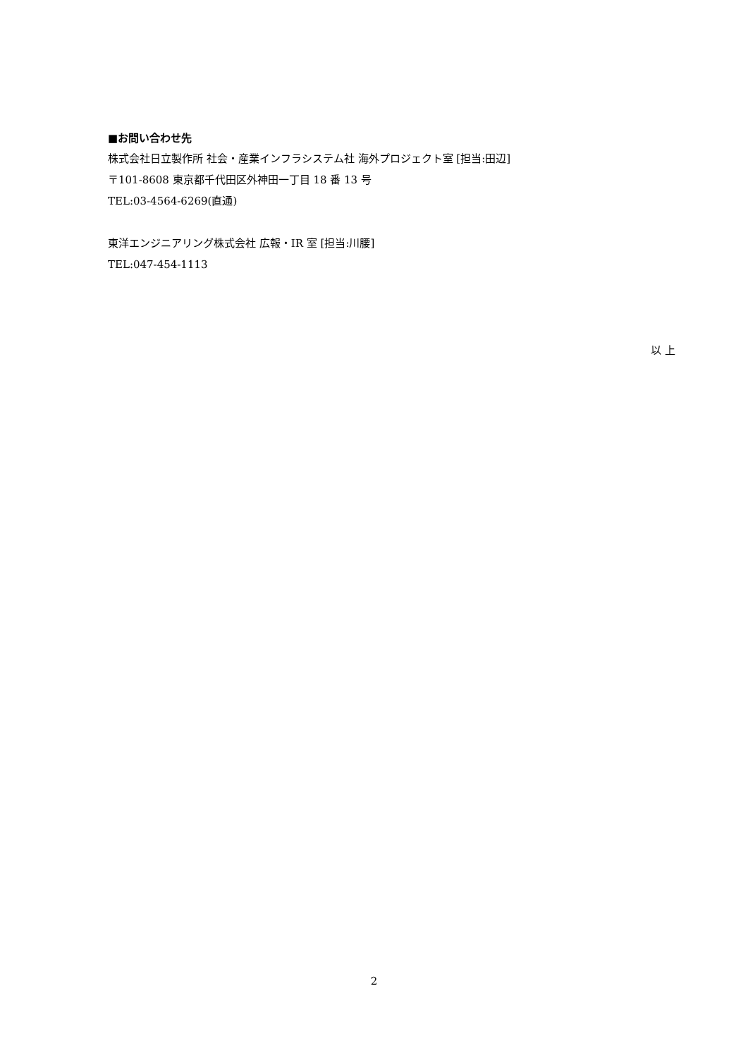■お問い合わせ先
株式会社日立製作所 社会・産業インフラシステム社 海外プロジェクト室 [担当:田辺]
〒101-8608 東京都千代田区外神田一丁目 18 番 13 号
TEL:03-4564-6269(直通)
東洋エンジニアリング株式会社 広報・IR 室 [担当:川腰]
TEL:047-454-1113
以 上
2